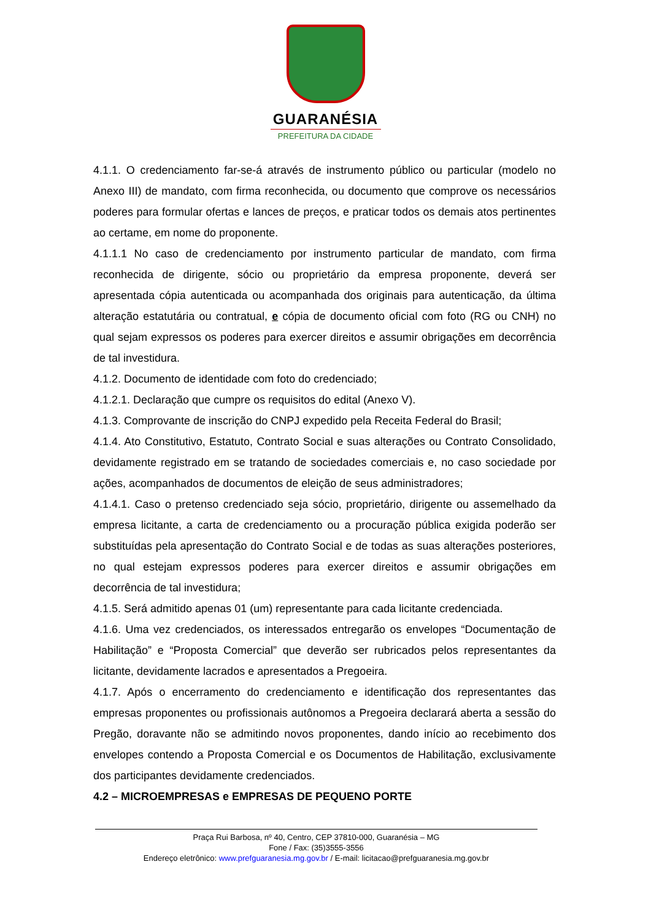GUARANÉSIA
PREFEITURA DA CIDADE
4.1.1. O credenciamento far-se-á através de instrumento público ou particular (modelo no Anexo III) de mandato, com firma reconhecida, ou documento que comprove os necessários poderes para formular ofertas e lances de preços, e praticar todos os demais atos pertinentes ao certame, em nome do proponente.
4.1.1.1 No caso de credenciamento por instrumento particular de mandato, com firma reconhecida de dirigente, sócio ou proprietário da empresa proponente, deverá ser apresentada cópia autenticada ou acompanhada dos originais para autenticação, da última alteração estatutária ou contratual, e cópia de documento oficial com foto (RG ou CNH) no qual sejam expressos os poderes para exercer direitos e assumir obrigações em decorrência de tal investidura.
4.1.2. Documento de identidade com foto do credenciado;
4.1.2.1. Declaração que cumpre os requisitos do edital (Anexo V).
4.1.3. Comprovante de inscrição do CNPJ expedido pela Receita Federal do Brasil;
4.1.4. Ato Constitutivo, Estatuto, Contrato Social e suas alterações ou Contrato Consolidado, devidamente registrado em se tratando de sociedades comerciais e, no caso sociedade por ações, acompanhados de documentos de eleição de seus administradores;
4.1.4.1. Caso o pretenso credenciado seja sócio, proprietário, dirigente ou assemelhado da empresa licitante, a carta de credenciamento ou a procuração pública exigida poderão ser substituídas pela apresentação do Contrato Social e de todas as suas alterações posteriores, no qual estejam expressos poderes para exercer direitos e assumir obrigações em decorrência de tal investidura;
4.1.5. Será admitido apenas 01 (um) representante para cada licitante credenciada.
4.1.6. Uma vez credenciados, os interessados entregarão os envelopes “Documentação de Habilitação” e “Proposta Comercial” que deverão ser rubricados pelos representantes da licitante, devidamente lacrados e apresentados a Pregoeira.
4.1.7. Após o encerramento do credenciamento e identificação dos representantes das empresas proponentes ou profissionais autônomos a Pregoeira declarará aberta a sessão do Pregão, doravante não se admitindo novos proponentes, dando início ao recebimento dos envelopes contendo a Proposta Comercial e os Documentos de Habilitação, exclusivamente dos participantes devidamente credenciados.
4.2 – MICROEMPRESAS e EMPRESAS DE PEQUENO PORTE
Praça Rui Barbosa, nº 40, Centro, CEP 37810-000, Guaranésia – MG
Fone / Fax: (35)3555-3556
Endereço eletrônico: www.prefguaranesia.mg.gov.br / E-mail: licitacao@prefguaranesia.mg.gov.br